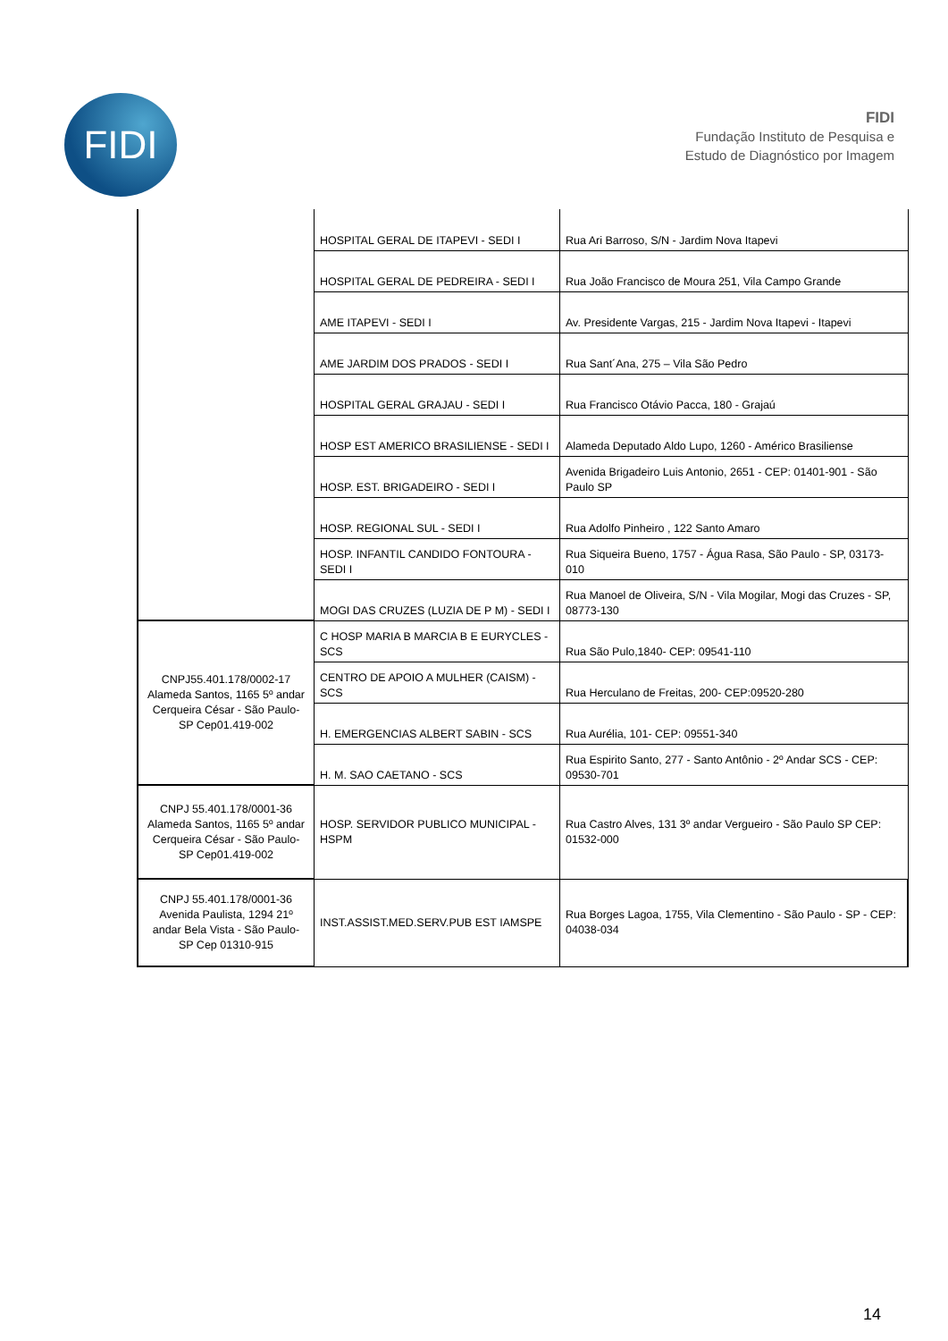FIDI
FIDI
Fundação Instituto de Pesquisa e
Estudo de Diagnóstico por Imagem
| | HOSPITAL GERAL DE ITAPEVI - SEDI I | Rua Ari Barroso, S/N - Jardim Nova Itapevi |
| | HOSPITAL GERAL DE PEDREIRA - SEDI I | Rua João Francisco de Moura 251, Vila Campo Grande |
| | AME ITAPEVI - SEDI I | Av. Presidente Vargas, 215 - Jardim Nova Itapevi - Itapevi |
| | AME JARDIM DOS PRADOS - SEDI I | Rua Sant´Ana, 275 – Vila São Pedro |
| | HOSPITAL GERAL GRAJAU - SEDI I | Rua Francisco Otávio Pacca, 180 - Grajaú |
| | HOSP EST AMERICO BRASILIENSE - SEDI I | Alameda Deputado Aldo Lupo, 1260 - Américo Brasiliense |
| | HOSP. EST. BRIGADEIRO - SEDI I | Avenida Brigadeiro Luis Antonio, 2651 - CEP: 01401-901 - São Paulo SP |
| | HOSP. REGIONAL SUL - SEDI I | Rua Adolfo Pinheiro , 122 Santo Amaro |
| | HOSP. INFANTIL CANDIDO FONTOURA - SEDI I | Rua Siqueira Bueno, 1757 - Água Rasa, São Paulo - SP, 03173-010 |
| | MOGI DAS CRUZES (LUZIA DE P M) - SEDI I | Rua Manoel de Oliveira, S/N - Vila Mogilar, Mogi das Cruzes - SP, 08773-130 |
| CNPJ55.401.178/0002-17 Alameda Santos, 1165 5º andar Cerqueira César - São Paulo- SP Cep01.419-002 | C HOSP MARIA B MARCIA B E EURYCLES - SCS | Rua São Pulo,1840- CEP: 09541-110 |
| | CENTRO DE APOIO A MULHER (CAISM) - SCS | Rua Herculano de Freitas, 200- CEP:09520-280 |
| | H. EMERGENCIAS ALBERT SABIN - SCS | Rua Aurélia, 101- CEP: 09551-340 |
| | H. M. SAO CAETANO - SCS | Rua Espirito Santo, 277 - Santo Antônio - 2º Andar SCS - CEP: 09530-701 |
| CNPJ 55.401.178/0001-36 Alameda Santos, 1165 5º andar Cerqueira César - São Paulo- SP Cep01.419-002 | HOSP. SERVIDOR PUBLICO MUNICIPAL - HSPM | Rua Castro Alves, 131 3º andar Vergueiro - São Paulo SP CEP: 01532-000 |
| CNPJ 55.401.178/0001-36 Avenida Paulista, 1294 21º andar Bela Vista - São Paulo- SP Cep 01310-915 | INST.ASSIST.MED.SERV.PUB EST IAMSPE | Rua Borges Lagoa, 1755, Vila Clementino - São Paulo - SP - CEP: 04038-034 |
14